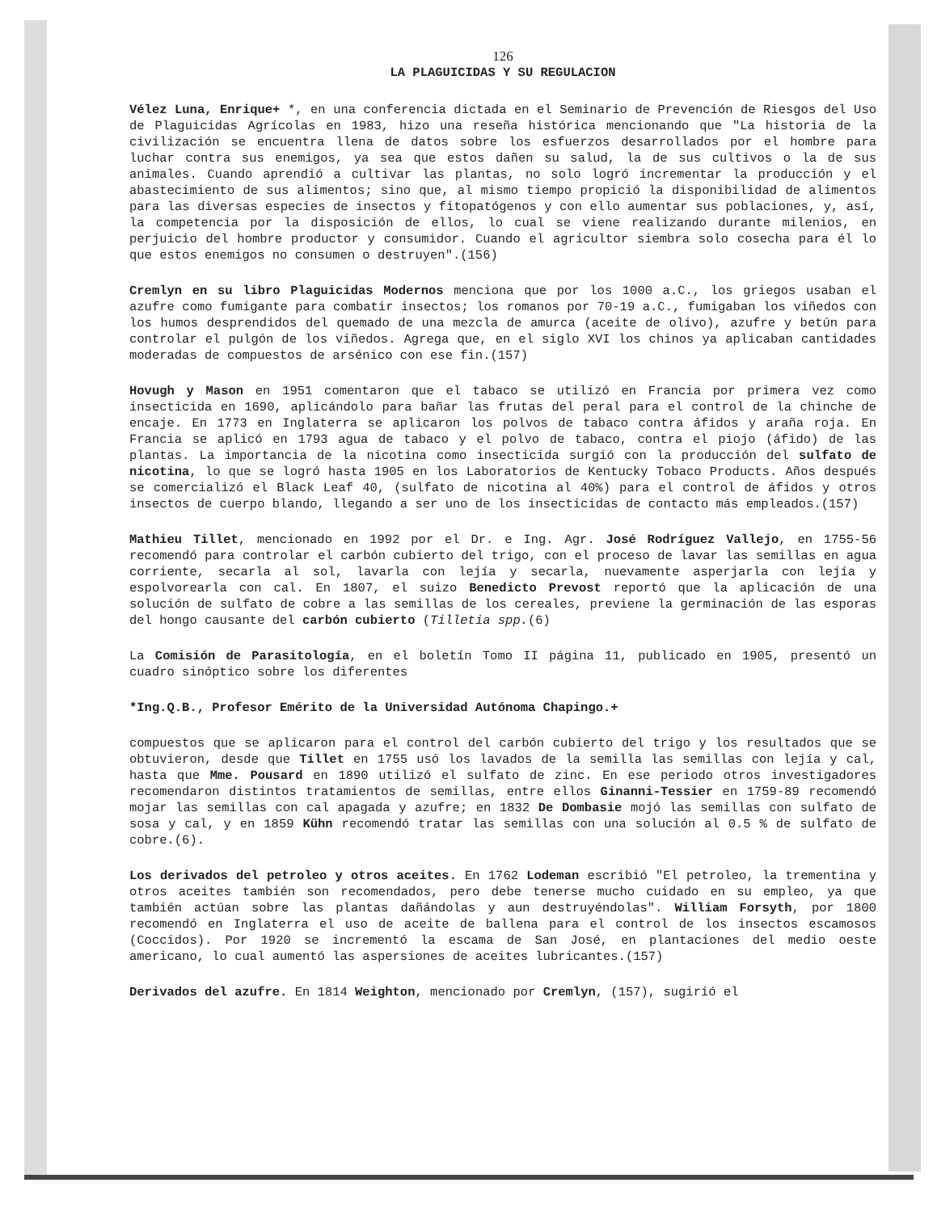126
LA PLAGUICIDAS Y SU REGULACION
Vélez Luna, Enrique+ *, en una conferencia dictada en el Seminario de Prevención de Riesgos del Uso de Plaguicidas Agrícolas en 1983, hizo una reseña histórica mencionando que "La historia de la civilización se encuentra llena de datos sobre los esfuerzos desarrollados por el hombre para luchar contra sus enemigos, ya sea que estos dañen su salud, la de sus cultivos o la de sus animales. Cuando aprendió a cultivar las plantas, no solo logró incrementar la producción y el abastecimiento de sus alimentos; sino que, al mismo tiempo propició la disponibilidad de alimentos para las diversas especies de insectos y fitopatógenos y con ello aumentar sus poblaciones, y, así, la competencia por la disposición de ellos, lo cual se viene realizando durante milenios, en perjuicio del hombre productor y consumidor. Cuando el agricultor siembra solo cosecha para él lo que estos enemigos no consumen o destruyen".(156)
Cremlyn en su libro Plaguicidas Modernos menciona que por los 1000 a.C., los griegos usaban el azufre como fumigante para combatir insectos; los romanos por 70-19 a.C., fumigaban los viñedos con los humos desprendidos del quemado de una mezcla de amurca (aceite de olivo), azufre y betún para controlar el pulgón de los viñedos. Agrega que, en el siglo XVI los chinos ya aplicaban cantidades moderadas de compuestos de arsénico con ese fin.(157)
Hovugh y Mason en 1951 comentaron que el tabaco se utilizó en Francia por primera vez como insecticida en 1690, aplicándolo para bañar las frutas del peral para el control de la chinche de encaje. En 1773 en Inglaterra se aplicaron los polvos de tabaco contra áfidos y araña roja. En Francia se aplicó en 1793 agua de tabaco y el polvo de tabaco, contra el piojo (áfido) de las plantas. La importancia de la nicotina como insecticida surgió con la producción del sulfato de nicotina, lo que se logró hasta 1905 en los Laboratorios de Kentucky Tobaco Products. Años después se comercializó el Black Leaf 40, (sulfato de nicotina al 40%) para el control de áfidos y otros insectos de cuerpo blando, llegando a ser uno de los insecticidas de contacto más empleados.(157)
Mathieu Tillet, mencionado en 1992 por el Dr. e Ing. Agr. José Rodríguez Vallejo, en 1755-56 recomendó para controlar el carbón cubierto del trigo, con el proceso de lavar las semillas en agua corriente, secarla al sol, lavarla con lejía y secarla, nuevamente asperjarla con lejía y espolvorearla con cal. En 1807, el suizo Benedicto Prevost reportó que la aplicación de una solución de sulfato de cobre a las semillas de los cereales, previene la germinación de las esporas del hongo causante del carbón cubierto (Tilletia spp.(6)
La Comisión de Parasitología, en el boletín Tomo II página 11, publicado en 1905, presentó un cuadro sinóptico sobre los diferentes
*Ing.Q.B., Profesor Emérito de la Universidad Autónoma Chapingo.+
compuestos que se aplicaron para el control del carbón cubierto del trigo y los resultados que se obtuvieron, desde que Tillet en 1755 usó los lavados de la semilla las semillas con lejía y cal, hasta que Mme. Pousard en 1890 utilizó el sulfato de zinc. En ese periodo otros investigadores recomendaron distintos tratamientos de semillas, entre ellos Ginanni-Tessier en 1759-89 recomendó mojar las semillas con cal apagada y azufre; en 1832 De Dombasie mojó las semillas con sulfato de sosa y cal, y en 1859 Kühn recomendó tratar las semillas con una solución al 0.5 % de sulfato de cobre.(6).
Los derivados del petroleo y otros aceites. En 1762 Lodeman escribió "El petroleo, la trementina y otros aceites también son recomendados, pero debe tenerse mucho cuidado en su empleo, ya que también actúan sobre las plantas dañándolas y aun destruyéndolas". William Forsyth, por 1800 recomendó en Inglaterra el uso de aceite de ballena para el control de los insectos escamosos (Coccidos). Por 1920 se incrementó la escama de San José, en plantaciones del medio oeste americano, lo cual aumentó las aspersiones de aceites lubricantes.(157)
Derivados del azufre. En 1814 Weighton, mencionado por Cremlyn, (157), sugirió el